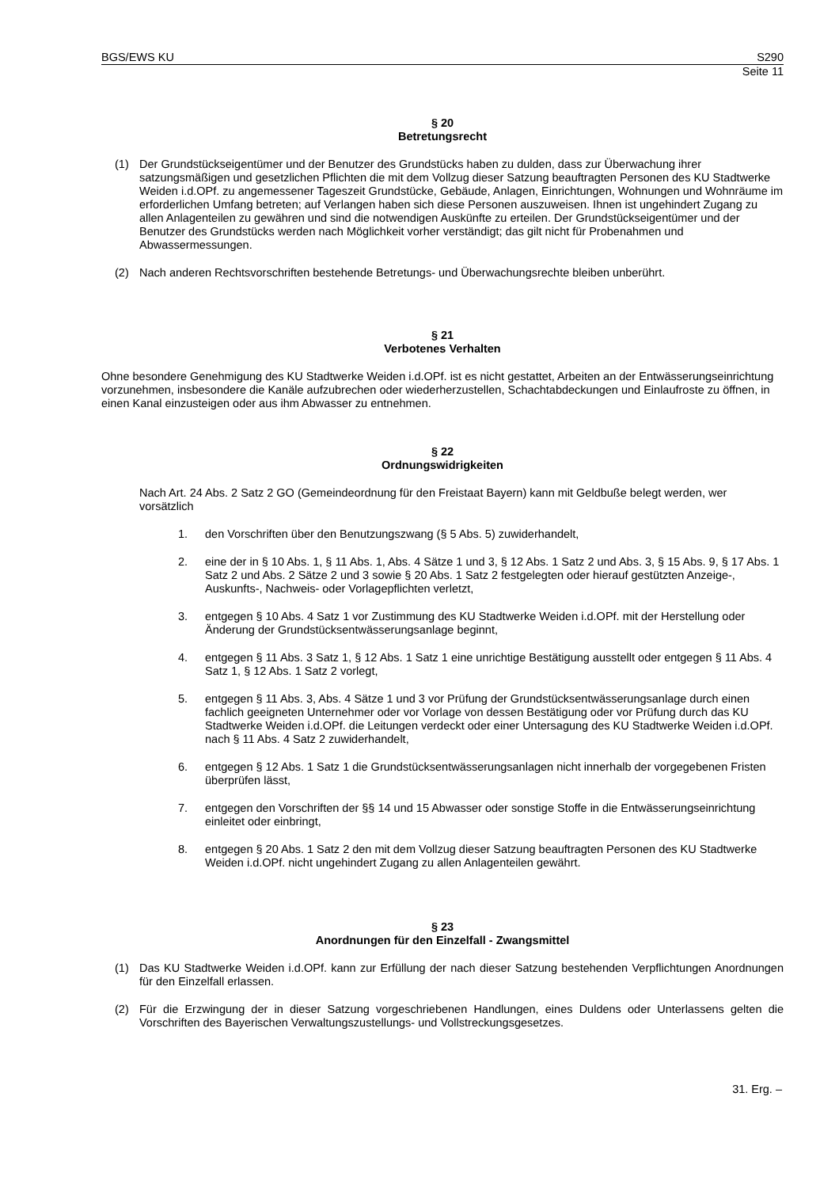BGS/EWS KU S290
Seite 11
§ 20
Betretungsrecht
(1) Der Grundstückseigentümer und der Benutzer des Grundstücks haben zu dulden, dass zur Überwachung ihrer satzungsmäßigen und gesetzlichen Pflichten die mit dem Vollzug dieser Satzung beauftragten Personen des KU Stadtwerke Weiden i.d.OPf. zu angemessener Tageszeit Grundstücke, Gebäude, Anlagen, Einrichtungen, Wohnungen und Wohnräume im erforderlichen Umfang betreten; auf Verlangen haben sich diese Personen auszuweisen. Ihnen ist ungehindert Zugang zu allen Anlagenteilen zu gewähren und sind die notwendigen Auskünfte zu erteilen. Der Grundstückseigentümer und der Benutzer des Grundstücks werden nach Möglichkeit vorher verständigt; das gilt nicht für Probenahmen und Abwassermessungen.
(2) Nach anderen Rechtsvorschriften bestehende Betretungs- und Überwachungsrechte bleiben unberührt.
§ 21
Verbotenes Verhalten
Ohne besondere Genehmigung des KU Stadtwerke Weiden i.d.OPf. ist es nicht gestattet, Arbeiten an der Entwässerungseinrichtung vorzunehmen, insbesondere die Kanäle aufzubrechen oder wiederherzustellen, Schachtabdeckungen und Einlaufroste zu öffnen, in einen Kanal einzusteigen oder aus ihm Abwasser zu entnehmen.
§ 22
Ordnungswidrigkeiten
Nach Art. 24 Abs. 2 Satz 2 GO (Gemeindeordnung für den Freistaat Bayern) kann mit Geldbuße belegt werden, wer vorsätzlich
1. den Vorschriften über den Benutzungszwang (§ 5 Abs. 5) zuwiderhandelt,
2. eine der in § 10 Abs. 1, § 11 Abs. 1, Abs. 4 Sätze 1 und 3, § 12 Abs. 1 Satz 2 und Abs. 3, § 15 Abs. 9, § 17 Abs. 1 Satz 2 und Abs. 2 Sätze 2 und 3 sowie § 20 Abs. 1 Satz 2 festgelegten oder hierauf gestützten Anzeige-, Auskunfts-, Nachweis- oder Vorlagepflichten verletzt,
3. entgegen § 10 Abs. 4 Satz 1 vor Zustimmung des KU Stadtwerke Weiden i.d.OPf. mit der Herstellung oder Änderung der Grundstücksentwässerungsanlage beginnt,
4. entgegen § 11 Abs. 3 Satz 1, § 12 Abs. 1 Satz 1 eine unrichtige Bestätigung ausstellt oder entgegen § 11 Abs. 4 Satz 1, § 12 Abs. 1 Satz 2 vorlegt,
5. entgegen § 11 Abs. 3, Abs. 4 Sätze 1 und 3 vor Prüfung der Grundstücksentwässerungsanlage durch einen fachlich geeigneten Unternehmer oder vor Vorlage von dessen Bestätigung oder vor Prüfung durch das KU Stadtwerke Weiden i.d.OPf. die Leitungen verdeckt oder einer Untersagung des KU Stadtwerke Weiden i.d.OPf. nach § 11 Abs. 4 Satz 2 zuwiderhandelt,
6. entgegen § 12 Abs. 1 Satz 1 die Grundstücksentwässerungsanlagen nicht innerhalb der vorgegebenen Fristen überprüfen lässt,
7. entgegen den Vorschriften der §§ 14 und 15 Abwasser oder sonstige Stoffe in die Entwässerungseinrichtung einleitet oder einbringt,
8. entgegen § 20 Abs. 1 Satz 2 den mit dem Vollzug dieser Satzung beauftragten Personen des KU Stadtwerke Weiden i.d.OPf. nicht ungehindert Zugang zu allen Anlagenteilen gewährt.
§ 23
Anordnungen für den Einzelfall - Zwangsmittel
(1) Das KU Stadtwerke Weiden i.d.OPf. kann zur Erfüllung der nach dieser Satzung bestehenden Verpflichtungen Anordnungen für den Einzelfall erlassen.
(2) Für die Erzwingung der in dieser Satzung vorgeschriebenen Handlungen, eines Duldens oder Unterlassens gelten die Vorschriften des Bayerischen Verwaltungszustellungs- und Vollstreckungsgesetzes.
31. Erg. –